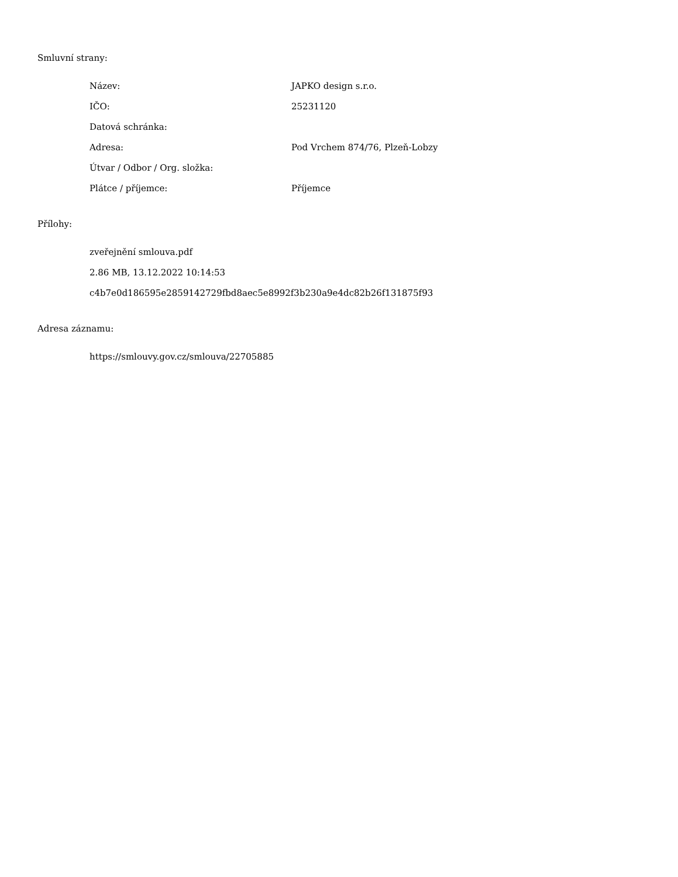Smluvní strany:
| Název: | JAPKO design s.r.o. |
| IČO: | 25231120 |
| Datová schránka: | |
| Adresa: | Pod Vrchem 874/76, Plzeň-Lobzy |
| Útvar / Odbor / Org. složka: | |
| Plátce / příjemce: | Příjemce |
Přílohy:
zveřejnění smlouva.pdf
2.86 MB, 13.12.2022 10:14:53
c4b7e0d186595e2859142729fbd8aec5e8992f3b230a9e4dc82b26f131875f93
Adresa záznamu:
https://smlouvy.gov.cz/smlouva/22705885